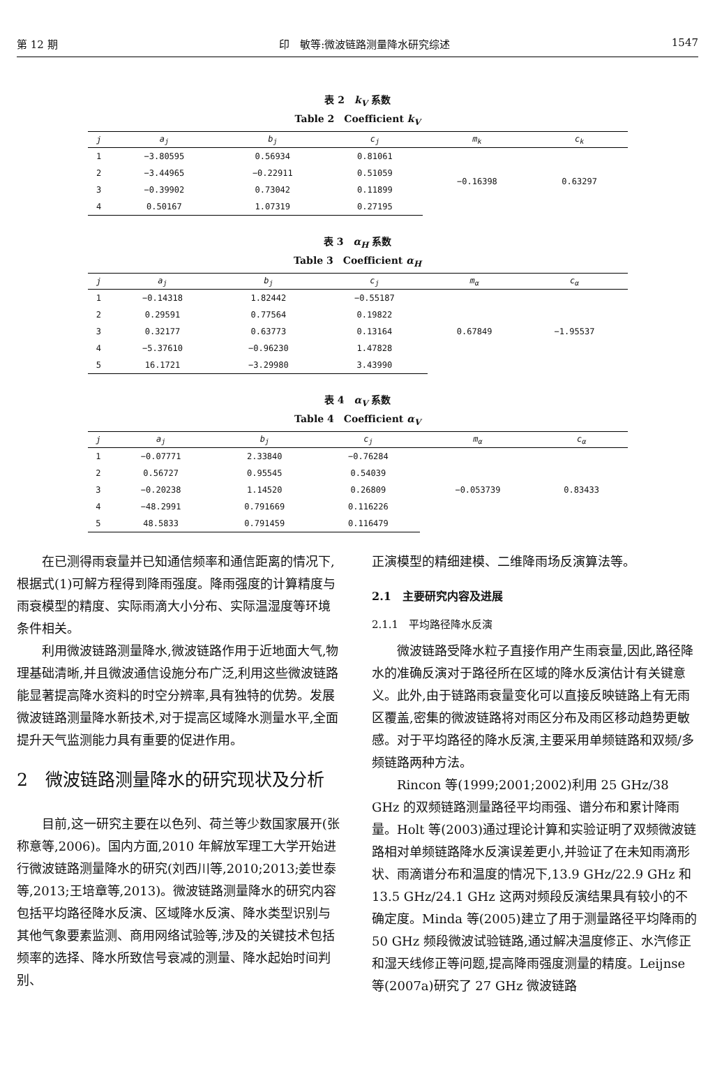第 12 期 印　敏等:微波链路测量降水研究综述 1547
表 2　k<sub>V</sub> 系数
Table 2　Coefficient k<sub>V</sub>
| j | a<sub>j</sub> | b<sub>j</sub> | c<sub>j</sub> | m<sub>k</sub> | c<sub>k</sub> |
| --- | --- | --- | --- | --- | --- |
| 1 | −3.80595 | 0.56934 | 0.81061 | −0.16398 | 0.63297 |
| 2 | −3.44965 | −0.22911 | 0.51059 | | |
| 3 | −0.39902 | 0.73042 | 0.11899 | | |
| 4 | 0.50167 | 1.07319 | 0.27195 | | |
表 3　α<sub>H</sub> 系数
Table 3　Coefficient α<sub>H</sub>
| j | a<sub>j</sub> | b<sub>j</sub> | c<sub>j</sub> | m<sub>α</sub> | c<sub>α</sub> |
| --- | --- | --- | --- | --- | --- |
| 1 | −0.14318 | 1.82442 | −0.55187 | 0.67849 | −1.95537 |
| 2 | 0.29591 | 0.77564 | 0.19822 | | |
| 3 | 0.32177 | 0.63773 | 0.13164 | | |
| 4 | −5.37610 | −0.96230 | 1.47828 | | |
| 5 | 16.1721 | −3.29980 | 3.43990 | | |
表 4　α<sub>V</sub> 系数
Table 4　Coefficient α<sub>V</sub>
| j | a<sub>j</sub> | b<sub>j</sub> | c<sub>j</sub> | m<sub>α</sub> | c<sub>α</sub> |
| --- | --- | --- | --- | --- | --- |
| 1 | −0.07771 | 2.33840 | −0.76284 | −0.053739 | 0.83433 |
| 2 | 0.56727 | 0.95545 | 0.54039 | | |
| 3 | −0.20238 | 1.14520 | 0.26809 | | |
| 4 | −48.2991 | 0.791669 | 0.116226 | | |
| 5 | 48.5833 | 0.791459 | 0.116479 | | |
在已测得雨衰量并已知通信频率和通信距离的情况下,根据式(1)可解方程得到降雨强度。降雨强度的计算精度与雨衰模型的精度、实际雨滴大小分布、实际温湿度等环境条件相关。
利用微波链路测量降水,微波链路作用于近地面大气,物理基础清晰,并且微波通信设施分布广泛,利用这些微波链路能显著提高降水资料的时空分辨率,具有独特的优势。发展微波链路测量降水新技术,对于提高区域降水测量水平,全面提升天气监测能力具有重要的促进作用。
2　微波链路测量降水的研究现状及分析
目前,这一研究主要在以色列、荷兰等少数国家展开(张称意等,2006)。国内方面,2010 年解放军理工大学开始进行微波链路测量降水的研究(刘西川等,2010;2013;姜世泰等,2013;王培章等,2013)。微波链路测量降水的研究内容包括平均路径降水反演、区域降水反演、降水类型识别与其他气象要素监测、商用网络试验等,涉及的关键技术包括频率的选择、降水所致信号衰减的测量、降水起始时间判别、
正演模型的精细建模、二维降雨场反演算法等。
2.1　主要研究内容及进展
2.1.1　平均路径降水反演
微波链路受降水粒子直接作用产生雨衰量,因此,路径降水的准确反演对于路径所在区域的降水反演估计有关键意义。此外,由于链路雨衰量变化可以直接反映链路上有无雨区覆盖,密集的微波链路将对雨区分布及雨区移动趋势更敏感。对于平均路径的降水反演,主要采用单频链路和双频/多频链路两种方法。
Rincon 等(1999;2001;2002)利用 25 GHz/38 GHz 的双频链路测量路径平均雨强、谱分布和累计降雨量。Holt 等(2003)通过理论计算和实验证明了双频微波链路相对单频链路降水反演误差更小,并验证了在未知雨滴形状、雨滴谱分布和温度的情况下,13.9 GHz/22.9 GHz 和 13.5 GHz/24.1 GHz 这两对频段反演结果具有较小的不确定度。Minda 等(2005)建立了用于测量路径平均降雨的 50 GHz 频段微波试验链路,通过解决温度修正、水汽修正和湿天线修正等问题,提高降雨强度测量的精度。Leijnse 等(2007a)研究了 27 GHz 微波链路